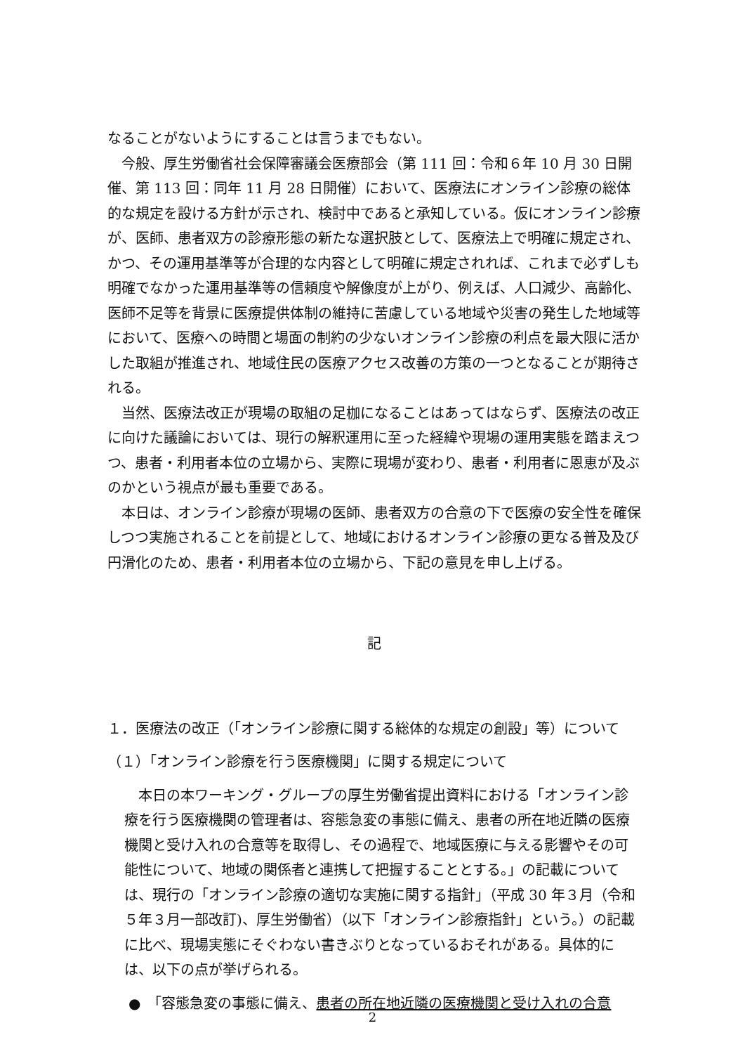なることがないようにすることは言うまでもない。
今般、厚生労働省社会保障審議会医療部会（第 111 回：令和６年 10 月 30 日開催、第 113 回：同年 11 月 28 日開催）において、医療法にオンライン診療の総体的な規定を設ける方針が示され、検討中であると承知している。仮にオンライン診療が、医師、患者双方の診療形態の新たな選択肢として、医療法上で明確に規定され、かつ、その運用基準等が合理的な内容として明確に規定されれば、これまで必ずしも明確でなかった運用基準等の信頼度や解像度が上がり、例えば、人口減少、高齢化、医師不足等を背景に医療提供体制の維持に苦慮している地域や災害の発生した地域等において、医療への時間と場面の制約の少ないオンライン診療の利点を最大限に活かした取組が推進され、地域住民の医療アクセス改善の方策の一つとなることが期待される。
当然、医療法改正が現場の取組の足枷になることはあってはならず、医療法の改正に向けた議論においては、現行の解釈運用に至った経緯や現場の運用実態を踏まえつつ、患者・利用者本位の立場から、実際に現場が変わり、患者・利用者に恩恵が及ぶのかという視点が最も重要である。
本日は、オンライン診療が現場の医師、患者双方の合意の下で医療の安全性を確保しつつ実施されることを前提として、地域におけるオンライン診療の更なる普及及び円滑化のため、患者・利用者本位の立場から、下記の意見を申し上げる。
記
１．医療法の改正（「オンライン診療に関する総体的な規定の創設」等）について
（１）「オンライン診療を行う医療機関」に関する規定について
本日の本ワーキング・グループの厚生労働省提出資料における「オンライン診療を行う医療機関の管理者は、容態急変の事態に備え、患者の所在地近隣の医療機関と受け入れの合意等を取得し、その過程で、地域医療に与える影響やその可能性について、地域の関係者と連携して把握することとする。」の記載については、現行の「オンライン診療の適切な実施に関する指針」（平成 30 年３月（令和５年３月一部改訂)、厚生労働省）（以下「オンライン診療指針」という。）の記載に比べ、現場実態にそぐわない書きぶりとなっているおそれがある。具体的には、以下の点が挙げられる。
●　「容態急変の事態に備え、患者の所在地近隣の医療機関と受け入れの合意
2